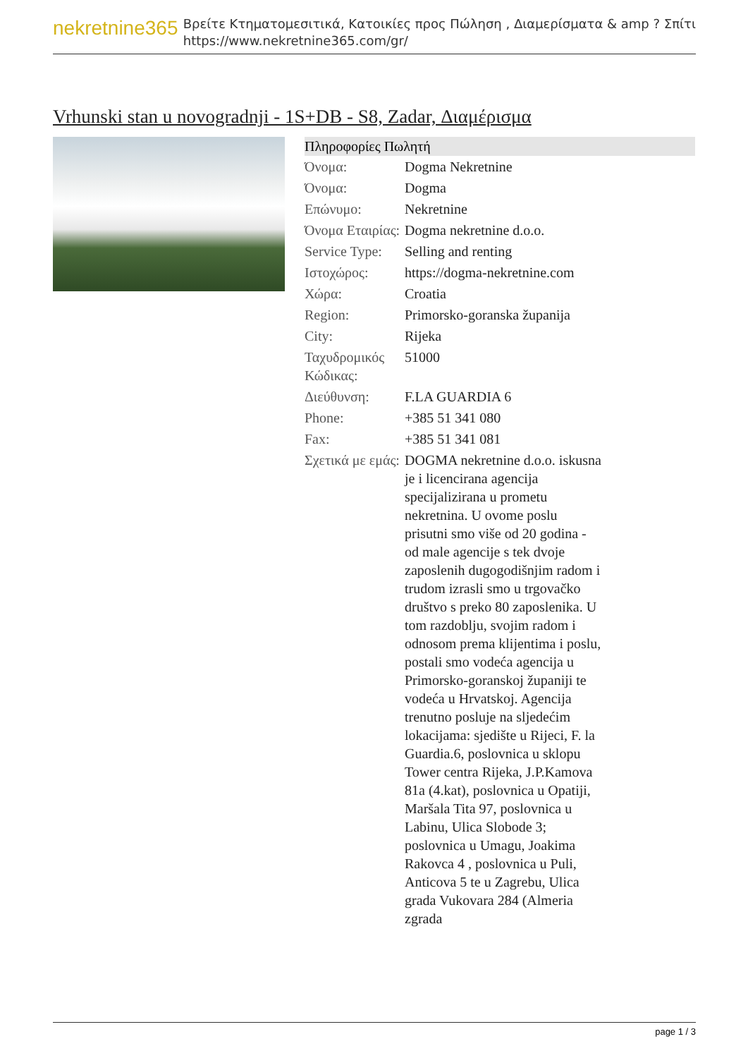nekretnine365
Βρείτε Κτηματομεσιτικά, Κατοικίες προς Πώληση , Διαμερίσματα & amp ? Σπίτι
https://www.nekretnine365.com/gr/
Vrhunski stan u novogradnji - 1S+DB - S8, Zadar, Διαμέρισμα
| Πληροφορίες Πωλητή | |
| --- | --- |
| Όνομα: | Dogma Nekretnine |
| Όνομα: | Dogma |
| Επώνυμο: | Nekretnine |
| Όνομα Εταιρίας: | Dogma nekretnine d.o.o. |
| Service Type: | Selling and renting |
| Ιστοχώρος: | https://dogma-nekretnine.com |
| Χώρα: | Croatia |
| Region: | Primorsko-goranska županija |
| City: | Rijeka |
| Ταχυδρομικός Κώδικας: | 51000 |
| Διεύθυνση: | F.LA GUARDIA 6 |
| Phone: | +385 51 341 080 |
| Fax: | +385 51 341 081 |
| Σχετικά με εμάς: | DOGMA nekretnine d.o.o. iskusna je i licencirana agencija specijalizirana u prometu nekretnina. U ovome poslu prisutni smo više od 20 godina - od male agencije s tek dvoje zaposlenih dugogodišnjim radom i trudom izrasli smo u trgovačko društvo s preko 80 zaposlenika. U tom razdoblju, svojim radom i odnosom prema klijentima i poslu, postali smo vodeća agencija u Primorsko-goranskoj županiji te vodeća u Hrvatskoj. Agencija trenutno posluje na sljedećim lokacijama: sjedište u Rijeci, F. la Guardia.6, poslovnica u sklopu Tower centra Rijeka, J.P.Kamova 81a (4.kat), poslovnica u Opatiji, Maršala Tita 97, poslovnica u Labinu, Ulica Slobode 3; poslovnica u Umagu, Joakima Rakovca 4 , poslovnica u Puli, Anticova 5 te u Zagrebu, Ulica grada Vukovara 284 (Almeria zgrada |
page 1 / 3